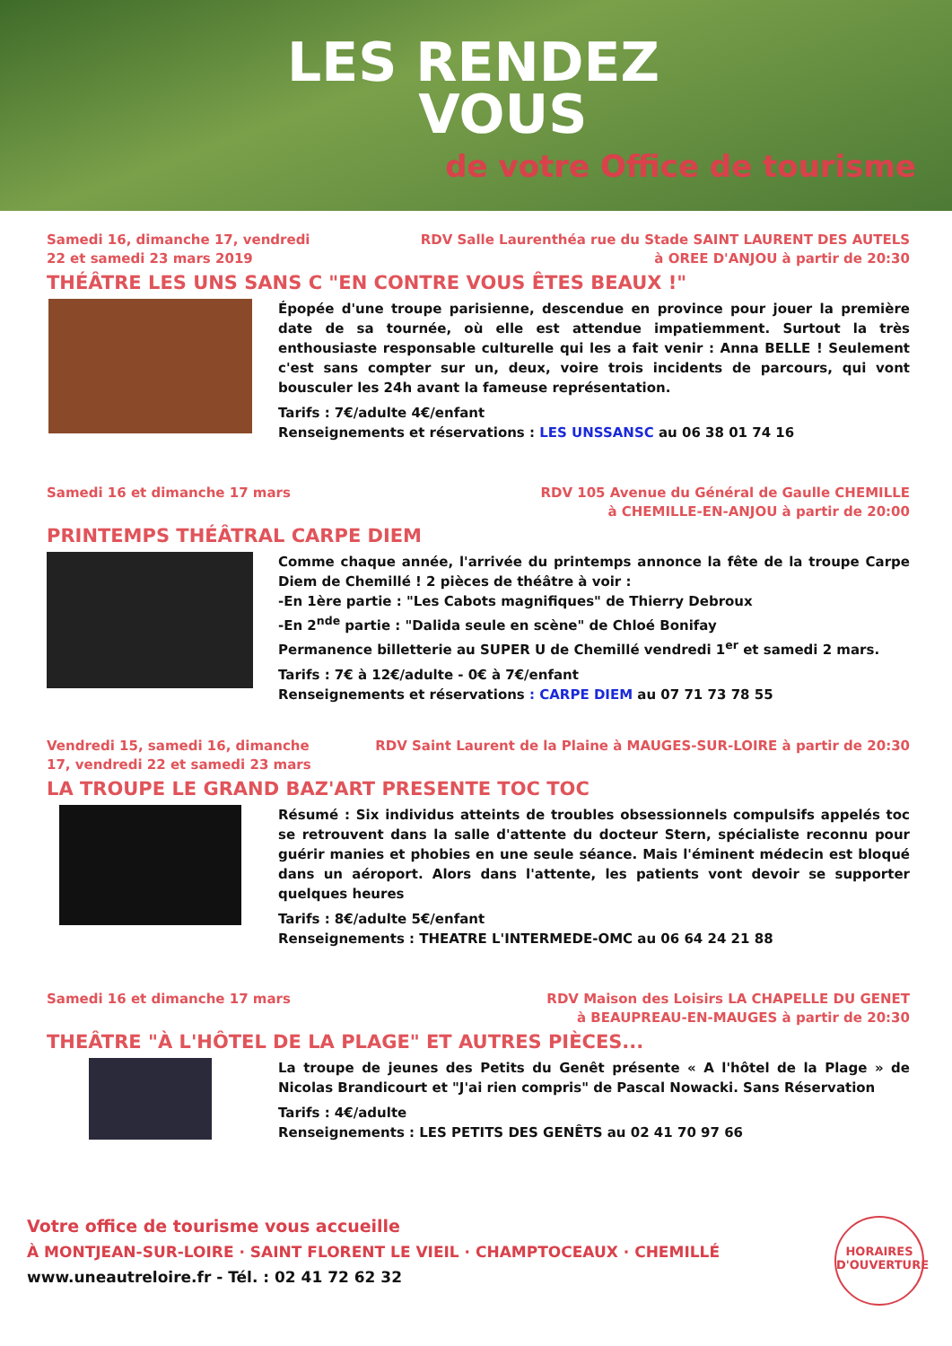LES RENDEZ
VOUS
de votre Office de tourisme
Samedi 16, dimanche 17, vendredi
22 et samedi 23 mars 2019
RDV Salle Laurenthéa rue du Stade SAINT LAURENT DES AUTELS
à OREE D'ANJOU à partir de 20:30
THÉÂTRE LES UNS SANS C "EN CONTRE VOUS ÊTES BEAUX !"
Épopée d'une troupe parisienne, descendue en province pour jouer la première date de sa tournée, où elle est attendue impatiemment. Surtout la très enthousiaste responsable culturelle qui les a fait venir : Anna BELLE ! Seulement c'est sans compter sur un, deux, voire trois incidents de parcours, qui vont bousculer les 24h avant la fameuse représentation.
Tarifs : 7€/adulte 4€/enfant
Renseignements et réservations : LES UNSSANSC au 06 38 01 74 16
Samedi 16 et dimanche 17 mars RDV 105 Avenue du Général de Gaulle CHEMILLE
à CHEMILLE-EN-ANJOU à partir de 20:00
PRINTEMPS THÉÂTRAL CARPE DIEM
Comme chaque année, l'arrivée du printemps annonce la fête de la troupe Carpe Diem de Chemillé ! 2 pièces de théâtre à voir :
-En 1ère partie : "Les Cabots magnifiques" de Thierry Debroux
-En 2<sup>nde</sup> partie : "Dalida seule en scène" de Chloé Bonifay
Permanence billetterie au SUPER U de Chemillé vendredi 1<sup>er</sup> et samedi 2 mars.
Tarifs : 7€ à 12€/adulte - 0€ à 7€/enfant
Renseignements et réservations : CARPE DIEM au 07 71 73 78 55
Vendredi 15, samedi 16, dimanche
17, vendredi 22 et samedi 23 mars
RDV Saint Laurent de la Plaine à MAUGES-SUR-LOIRE à partir de 20:30
LA TROUPE LE GRAND BAZ'ART PRESENTE TOC TOC
Résumé : Six individus atteints de troubles obsessionnels compulsifs appelés toc se retrouvent dans la salle d'attente du docteur Stern, spécialiste reconnu pour guérir manies et phobies en une seule séance. Mais l'éminent médecin est bloqué dans un aéroport. Alors dans l'attente, les patients vont devoir se supporter quelques heures
Tarifs : 8€/adulte 5€/enfant
Renseignements : THEATRE L'INTERMEDE-OMC au 06 64 24 21 88
Samedi 16 et dimanche 17 mars RDV Maison des Loisirs LA CHAPELLE DU GENET
à BEAUPREAU-EN-MAUGES à partir de 20:30
THEÂTRE "À L'HÔTEL DE LA PLAGE" ET AUTRES PIÈCES...
La troupe de jeunes des Petits du Genêt présente « A l'hôtel de la Plage » de Nicolas Brandicourt et "J'ai rien compris" de Pascal Nowacki. Sans Réservation
Tarifs : 4€/adulte
Renseignements : LES PETITS DES GENÊTS au 02 41 70 97 66
Votre office de tourisme vous accueille
À MONTJEAN-SUR-LOIRE · SAINT FLORENT LE VIEIL · CHAMPTOCEAUX · CHEMILLÉ
www.uneautreloire.fr - Tél. : 02 41 72 62 32
HORAIRES D'OUVERTURE